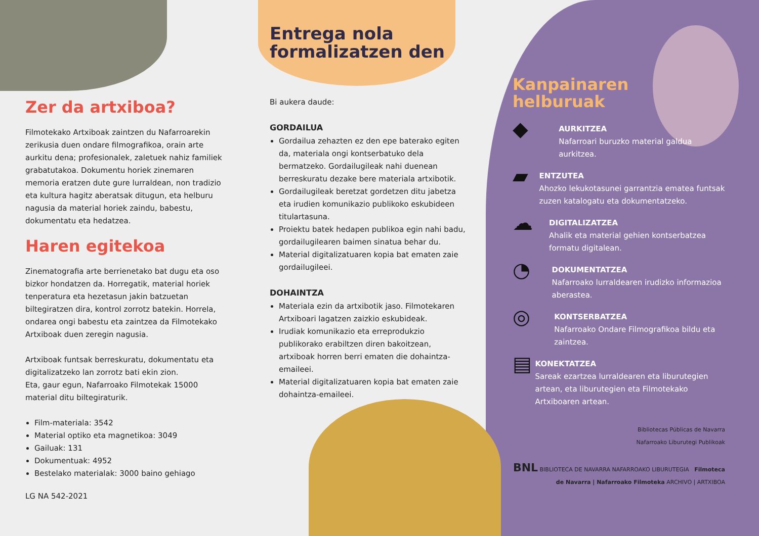Zer da artxiboa?
Filmotekako Artxiboak zaintzen du Nafarroarekin zerikusia duen ondare filmografikoa, orain arte aurkitu dena; profesionalek, zaletuek nahiz familiek grabatutakoa. Dokumentu horiek zinemaren memoria eratzen dute gure lurraldean, non tradizio eta kultura hagitz aberatsak ditugun, eta helburu nagusia da material horiek zaindu, babestu, dokumentatu eta hedatzea.
Haren egitekoa
Zinematografia arte berrienetako bat dugu eta oso bizkor hondatzen da. Horregatik, material horiek tenperatura eta hezetasun jakin batzuetan biltegiratzen dira, kontrol zorrotz batekin. Horrela, ondarea ongi babestu eta zaintzea da Filmotekako Artxiboak duen zeregin nagusia.
Artxiboak funtsak berreskuratu, dokumentatu eta digitalizatzeko lan zorrotz bati ekin zion.
Eta, gaur egun, Nafarroako Filmotekak 15000 material ditu biltegiraturik.
Film-materiala: 3542
Material optiko eta magnetikoa: 3049
Gailuak: 131
Dokumentuak: 4952
Bestelako materialak: 3000 baino gehiago
LG NA 542-2021
Entrega nola formalizatzen den
Bi aukera daude:
GORDAILUA
Gordailua zehazten ez den epe baterako egiten da, materiala ongi kontserbatuko dela bermatzeko. Gordailugileak nahi duenean berreskuratu dezake bere materiala artxibotik.
Gordailugileak beretzat gordetzen ditu jabetza eta irudien komunikazio publikoko eskubideen titulartasuna.
Proiektu batek hedapen publikoa egin nahi badu, gordailugilearen baimen sinatua behar du.
Material digitalizatuaren kopia bat ematen zaie gordailugileei.
DOHAINTZA
Materiala ezin da artxibotik jaso. Filmotekaren Artxiboari lagatzen zaizkio eskubideak.
Irudiak komunikazio eta erreprodukzio publikorako erabiltzen diren bakoitzean, artxiboak horren berri ematen die dohaintza-emaileei.
Material digitalizatuaren kopia bat ematen zaie dohaintza-emaileei.
Kanpainaren
helburuak
◆
AURKITZEA
Nafarroari buruzko material galdua aurkitzea.
▰
ENTZUTEA
Ahozko lekukotasunei garrantzia ematea funtsak zuzen katalogatu eta dokumentatzeko.
☁
DIGITALIZATZEA
Ahalik eta material gehien kontserbatzea formatu digitalean.
◔
DOKUMENTATZEA
Nafarroako lurraldearen irudizko informazioa aberastea.
◎
KONTSERBATZEA
Nafarroako Ondare Filmografikoa bildu eta zaintzea.
▤
KONEKTATZEA
Sareak ezartzea lurraldearen eta liburutegien artean, eta liburutegien eta Filmotekako Artxiboaren artean.
Bibliotecas Públicas de Navarra
Nafarroako Liburutegi Publikoak
BNL BIBLIOTECA DE NAVARRA NAFARROAKO LIBURUTEGIA Filmoteca de Navarra | Nafarroako Filmoteka ARCHIVO | ARTXIBOA